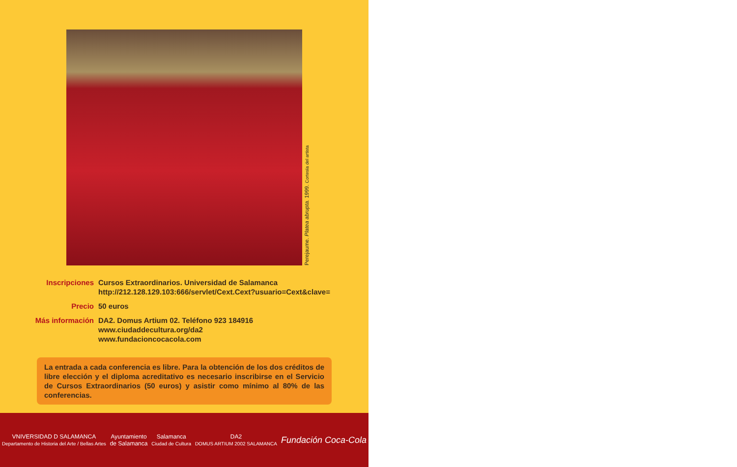Perejaume. Platea abrupta. 1999. Cortesía del artista
Inscripciones Cursos Extraordinarios. Universidad de Salamanca
http://212.128.129.103:666/servlet/Cext.Cext?usuario=Cext&clave=
Precio 50 euros
Más información
DA2. Domus Artium 02. Teléfono 923 184916
www.ciudaddecultura.org/da2
www.fundacioncocacola.com
La entrada a cada conferencia es libre. Para la obtención de los dos créditos de libre elección y el diploma acreditativo es necesario inscribirse en el Servicio de Cursos Extraordinarios (50 euros) y asistir como mínimo al 80% de las conferencias.
VNIVERSIDAD D SALAMANCA
Departamento de Historia del Arte / Bellas Artes
Ayuntamiento
de Salamanca
Salamanca
Ciudad de Cultura
DA2
DOMUS ARTIUM 2002 SALAMANCA
Fundación Coca-Cola